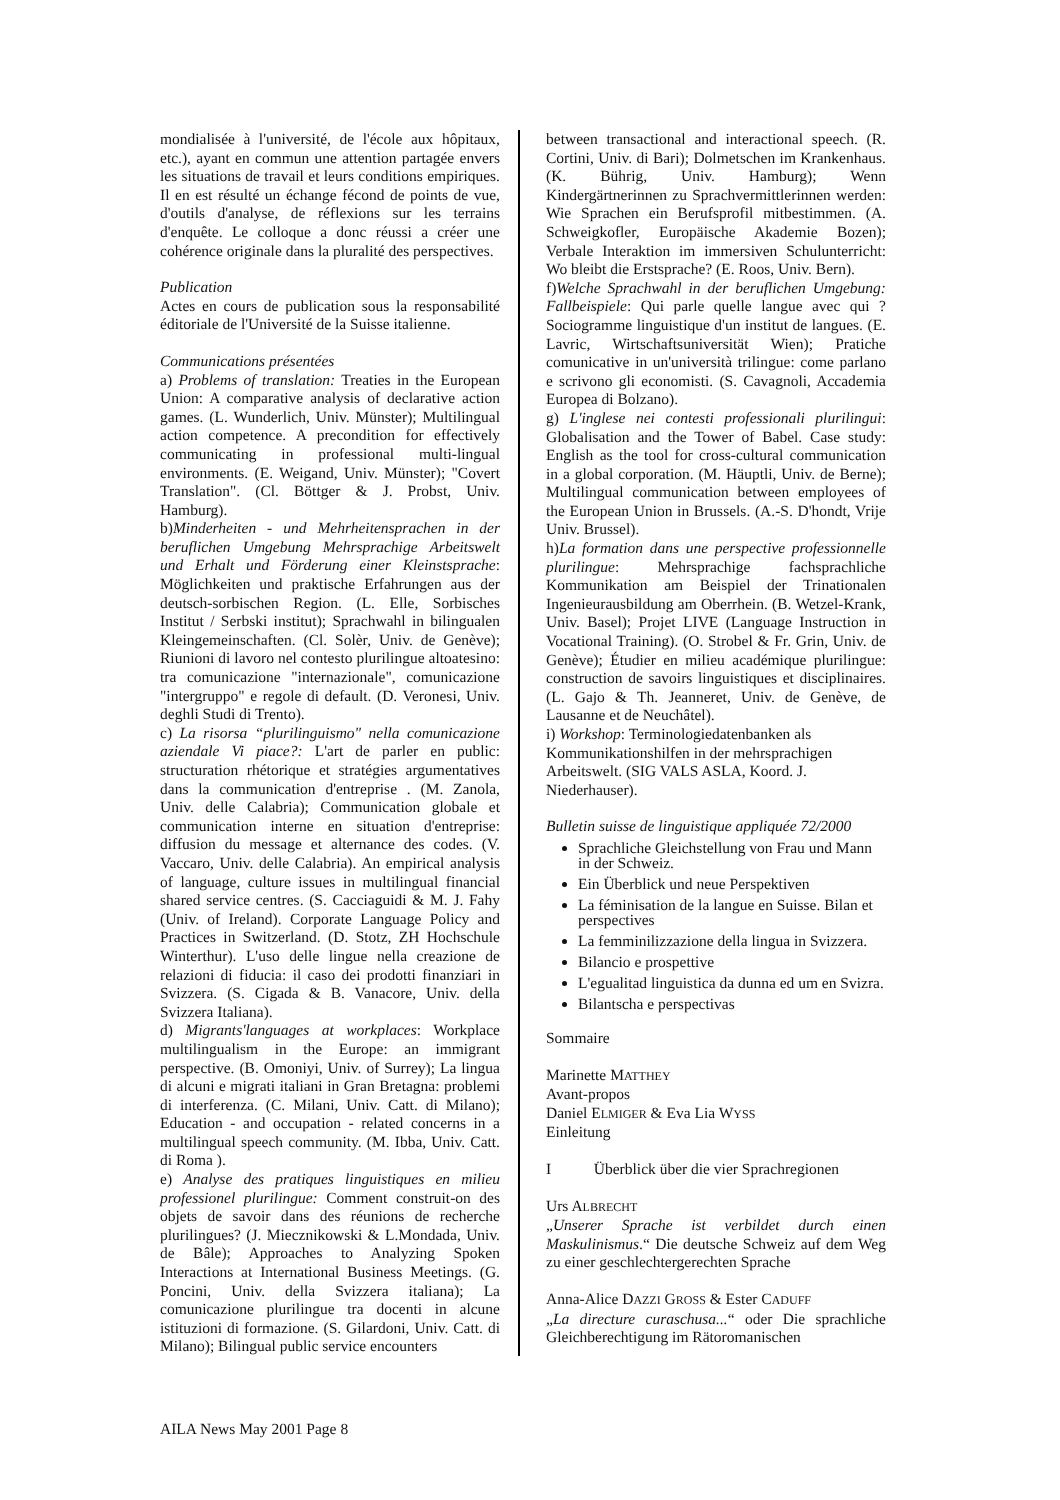mondialisée à l'université, de l'école aux hôpitaux, etc.), ayant en commun une attention partagée envers les situations de travail et leurs conditions empiriques. Il en est résulté un échange fécond de points de vue, d'outils d'analyse, de réflexions sur les terrains d'enquête. Le colloque a donc réussi a créer une cohérence originale dans la pluralité des perspectives.
Publication
Actes en cours de publication sous la responsabilité éditoriale de l'Université de la Suisse italienne.
Communications présentées
a) Problems of translation: Treaties in the European Union: A comparative analysis of declarative action games. (L. Wunderlich, Univ. Münster); Multilingual action competence. A precondition for effectively communicating in professional multi-lingual environments. (E. Weigand, Univ. Münster); "Covert Translation". (Cl. Böttger & J. Probst, Univ. Hamburg).
b)Minderheiten - und Mehrheitensprachen in der beruflichen Umgebung Mehrsprachige Arbeitswelt und Erhalt und Förderung einer Kleinstsprache: Möglichkeiten und praktische Erfahrungen aus der deutsch-sorbischen Region. (L. Elle, Sorbisches Institut / Serbski institut); Sprachwahl in bilingualen Kleingemeinschaften. (Cl. Solèr, Univ. de Genève); Riunioni di lavoro nel contesto plurilingue altoatesino: tra comunicazione "internazionale", comunicazione "intergruppo" e regole di default. (D. Veronesi, Univ. deghli Studi di Trento).
c) La risorsa “plurilinguismo" nella comunicazione aziendale Vi piace?: L'art de parler en public: structuration rhétorique et stratégies argumentatives dans la communication d'entreprise . (M. Zanola, Univ. delle Calabria); Communication globale et communication interne en situation d'entreprise: diffusion du message et alternance des codes. (V. Vaccaro, Univ. delle Calabria). An empirical analysis of language, culture issues in multilingual financial shared service centres. (S. Cacciaguidi & M. J. Fahy (Univ. of Ireland). Corporate Language Policy and Practices in Switzerland. (D. Stotz, ZH Hochschule Winterthur). L'uso delle lingue nella creazione de relazioni di fiducia: il caso dei prodotti finanziari in Svizzera. (S. Cigada & B. Vanacore, Univ. della Svizzera Italiana).
d) Migrants'languages at workplaces: Workplace multilingualism in the Europe: an immigrant perspective. (B. Omoniyi, Univ. of Surrey); La lingua di alcuni e migrati italiani in Gran Bretagna: problemi di interferenza. (C. Milani, Univ. Catt. di Milano); Education - and occupation - related concerns in a multilingual speech community. (M. Ibba, Univ. Catt. di Roma ).
e) Analyse des pratiques linguistiques en milieu professionel plurilingue: Comment construit-on des objets de savoir dans des réunions de recherche plurilingues? (J. Miecznikowski & L.Mondada, Univ. de Bâle); Approaches to Analyzing Spoken Interactions at International Business Meetings. (G. Poncini, Univ. della Svizzera italiana); La comunicazione plurilingue tra docenti in alcune istituzioni di formazione. (S. Gilardoni, Univ. Catt. di Milano); Bilingual public service encounters
between transactional and interactional speech. (R. Cortini, Univ. di Bari); Dolmetschen im Krankenhaus. (K. Bührig, Univ. Hamburg); Wenn Kindergärtnerinnen zu Sprachvermittlerinnen werden: Wie Sprachen ein Berufsprofil mitbestimmen. (A. Schweigkofler, Europäische Akademie Bozen); Verbale Interaktion im immersiven Schulunterricht: Wo bleibt die Erstsprache? (E. Roos, Univ. Bern).
f)Welche Sprachwahl in der beruflichen Umgebung: Fallbeispiele: Qui parle quelle langue avec qui ? Sociogramme linguistique d'un institut de langues. (E. Lavric, Wirtschaftsuniversität Wien); Pratiche comunicative in un'università trilingue: come parlano e scrivono gli economisti. (S. Cavagnoli, Accademia Europea di Bolzano).
g) L'inglese nei contesti professionali plurilingui: Globalisation and the Tower of Babel. Case study: English as the tool for cross-cultural communication in a global corporation. (M. Häuptli, Univ. de Berne); Multilingual communication between employees of the European Union in Brussels. (A.-S. D'hondt, Vrije Univ. Brussel).
h)La formation dans une perspective professionnelle plurilingue: Mehrsprachige fachsprachliche Kommunikation am Beispiel der Trinationalen Ingenieurausbildung am Oberrhein. (B. Wetzel-Krank, Univ. Basel); Projet LIVE (Language Instruction in Vocational Training). (O. Strobel & Fr. Grin, Univ. de Genève); Étudier en milieu académique plurilingue: construction de savoirs linguistiques et disciplinaires. (L. Gajo & Th. Jeanneret, Univ. de Genève, de Lausanne et de Neuchâtel).
i) Workshop: Terminologiedatenbanken als Kommunikationshilfen in der mehrsprachigen Arbeitswelt. (SIG VALS ASLA, Koord. J. Niederhauser).
Bulletin suisse de linguistique appliquée 72/2000
Sprachliche Gleichstellung von Frau und Mann in der Schweiz.
Ein Überblick und neue Perspektiven
La féminisation de la langue en Suisse. Bilan et perspectives
La femminilizzazione della lingua in Svizzera.
Bilancio e prospettive
L'egualitad linguistica da dunna ed um en Svizra.
Bilantscha e perspectivas
Sommaire
Marinette MATTHEY
Avant-propos
Daniel ELMIGER & Eva Lia WYSS
Einleitung
I Überblick über die vier Sprachregionen
Urs ALBRECHT
„Unserer Sprache ist verbildet durch einen Maskulinismus.“ Die deutsche Schweiz auf dem Weg zu einer geschlechtergerechten Sprache
Anna-Alice DAZZI GROSS & Ester CADUFF
„La directure curaschusa...“ oder Die sprachliche Gleichberechtigung im Rätoromanischen
AILA News May 2001 Page 8